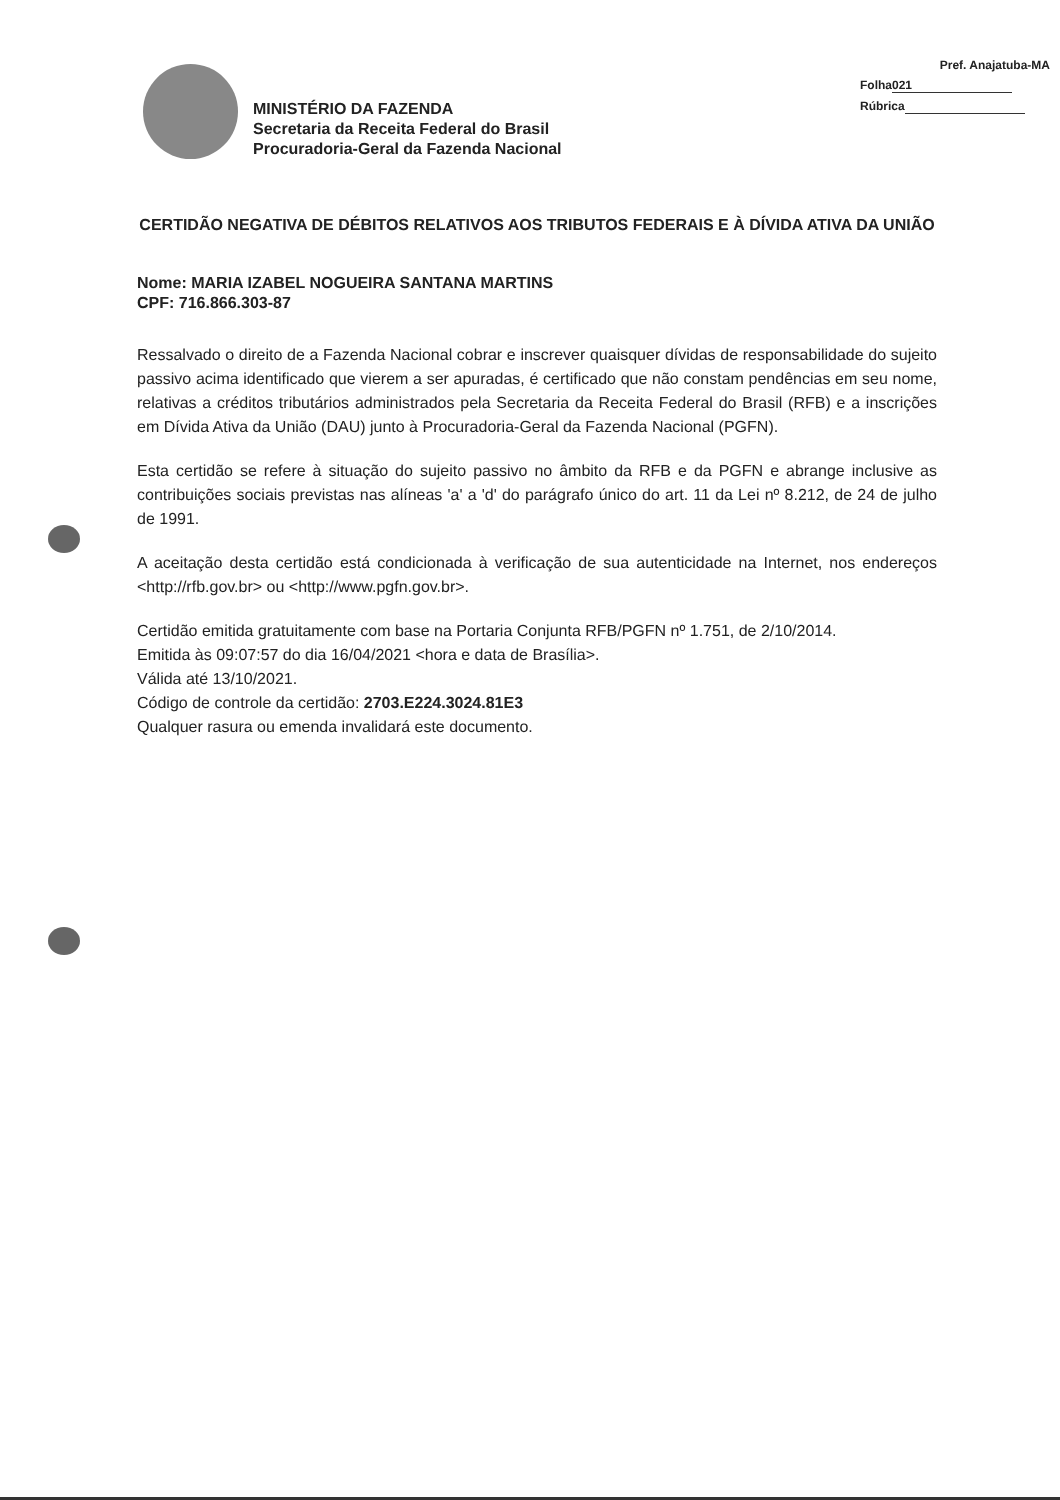Pref. Anajatuba-MA
Folha 021
Rúbrica
MINISTÉRIO DA FAZENDA
Secretaria da Receita Federal do Brasil
Procuradoria-Geral da Fazenda Nacional
CERTIDÃO NEGATIVA DE DÉBITOS RELATIVOS AOS TRIBUTOS FEDERAIS E À DÍVIDA ATIVA DA UNIÃO
Nome: MARIA IZABEL NOGUEIRA SANTANA MARTINS
CPF: 716.866.303-87
Ressalvado o direito de a Fazenda Nacional cobrar e inscrever quaisquer dívidas de responsabilidade do sujeito passivo acima identificado que vierem a ser apuradas, é certificado que não constam pendências em seu nome, relativas a créditos tributários administrados pela Secretaria da Receita Federal do Brasil (RFB) e a inscrições em Dívida Ativa da União (DAU) junto à Procuradoria-Geral da Fazenda Nacional (PGFN).
Esta certidão se refere à situação do sujeito passivo no âmbito da RFB e da PGFN e abrange inclusive as contribuições sociais previstas nas alíneas 'a' a 'd' do parágrafo único do art. 11 da Lei nº 8.212, de 24 de julho de 1991.
A aceitação desta certidão está condicionada à verificação de sua autenticidade na Internet, nos endereços <http://rfb.gov.br> ou <http://www.pgfn.gov.br>.
Certidão emitida gratuitamente com base na Portaria Conjunta RFB/PGFN nº 1.751, de 2/10/2014.
Emitida às 09:07:57 do dia 16/04/2021 <hora e data de Brasília>.
Válida até 13/10/2021.
Código de controle da certidão: 2703.E224.3024.81E3
Qualquer rasura ou emenda invalidará este documento.